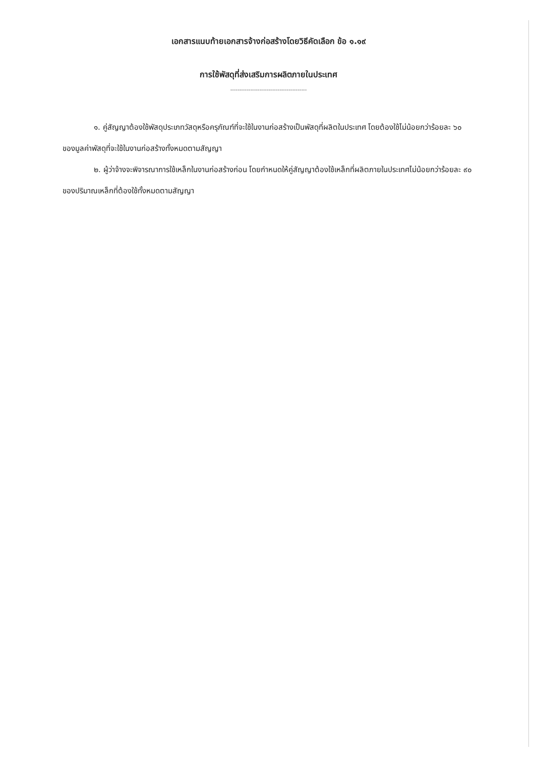เอกสารแนบท้ายเอกสารจ้างก่อสร้างโดยวิธีคัดเลือก ข้อ ๑.๑๙
การใช้พัสดุที่ส่งเสริมการผลิตภายในประเทศ
------------------------------------------
๑. คู่สัญญาต้องใช้พัสดุประเภทวัสดุหรือครุภัณฑ์ที่จะใช้ในงานก่อสร้างเป็นพัสดุที่ผลิตในประเทศ โดยต้องใช้ไม่น้อยกว่าร้อยละ ๖๐ ของมูลค่าพัสดุที่จะใช้ในงานก่อสร้างทั้งหมดตามสัญญา
๒. ผู้ว่าจ้างจะพิจารณาการใช้เหล็กในงานก่อสร้างก่อน โดยกำหนดให้คู่สัญญาต้องใช้เหล็กที่ผลิตภายในประเทศไม่น้อยกว่าร้อยละ ๙๐ ของปริมาณเหล็กที่ต้องใช้ทั้งหมดตามสัญญา